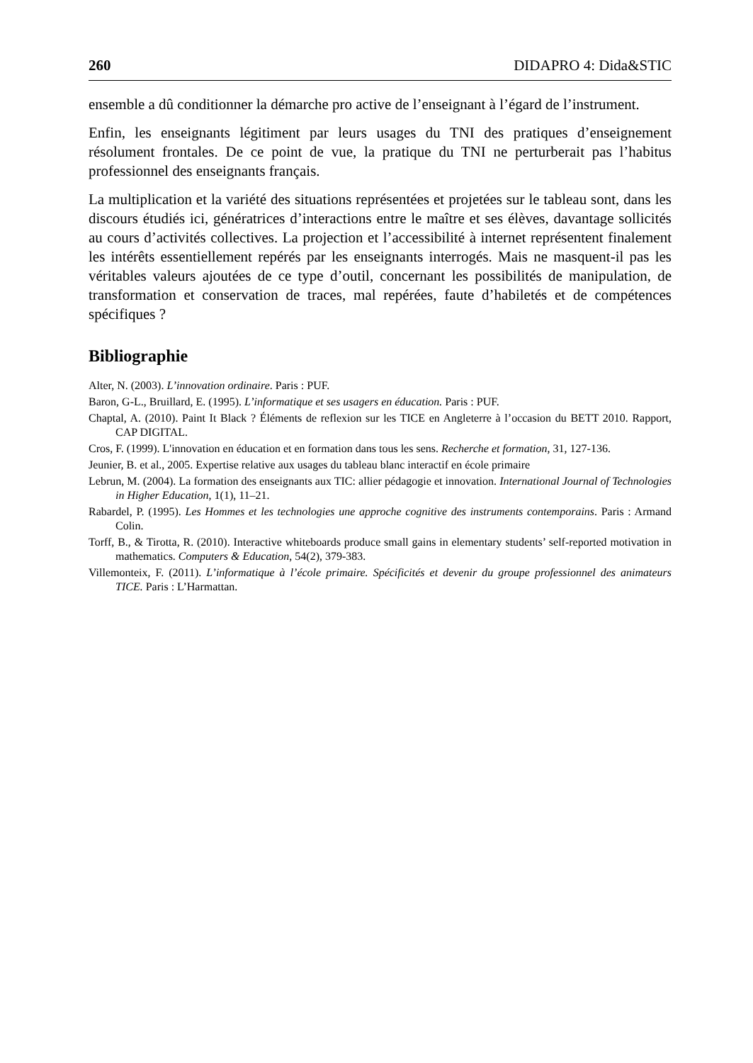260 DIDAPRO 4: Dida&STIC
ensemble a dû conditionner la démarche pro active de l’enseignant à l’égard de l’instrument.
Enfin, les enseignants légitiment par leurs usages du TNI des pratiques d’enseignement résolument frontales. De ce point de vue, la pratique du TNI ne perturberait pas l’habitus professionnel des enseignants français.
La multiplication et la variété des situations représentées et projetées sur le tableau sont, dans les discours étudiés ici, génératrices d’interactions entre le maître et ses élèves, davantage sollicités au cours d’activités collectives. La projection et l’accessibilité à internet représentent finalement les intérêts essentiellement repérés par les enseignants interrogés. Mais ne masquent-il pas les véritables valeurs ajoutées de ce type d’outil, concernant les possibilités de manipulation, de transformation et conservation de traces, mal repérées, faute d’habiletés et de compétences spécifiques ?
Bibliographie
Alter, N. (2003). L’innovation ordinaire. Paris : PUF.
Baron, G-L., Bruillard, E. (1995). L’informatique et ses usagers en éducation. Paris : PUF.
Chaptal, A. (2010). Paint It Black ? Éléments de reflexion sur les TICE en Angleterre à l’occasion du BETT 2010. Rapport, CAP DIGITAL.
Cros, F. (1999). L'innovation en éducation et en formation dans tous les sens. Recherche et formation, 31, 127-136.
Jeunier, B. et al., 2005. Expertise relative aux usages du tableau blanc interactif en école primaire
Lebrun, M. (2004). La formation des enseignants aux TIC: allier pédagogie et innovation. International Journal of Technologies in Higher Education, 1(1), 11–21.
Rabardel, P. (1995). Les Hommes et les technologies une approche cognitive des instruments contemporains. Paris : Armand Colin.
Torff, B., & Tirotta, R. (2010). Interactive whiteboards produce small gains in elementary students’ self-reported motivation in mathematics. Computers & Education, 54(2), 379-383.
Villemonteix, F. (2011). L’informatique à l’école primaire. Spécificités et devenir du groupe professionnel des animateurs TICE. Paris : L’Harmattan.